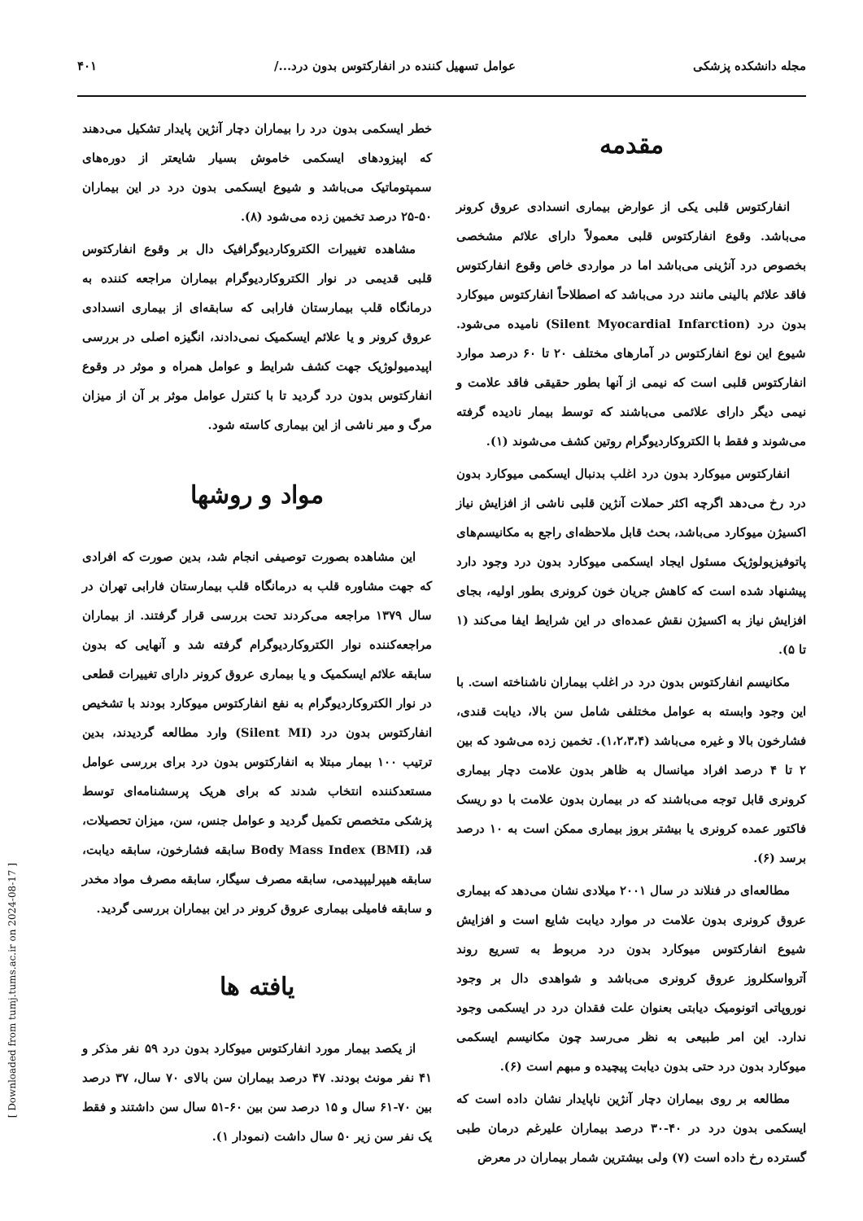مجله دانشکده پزشکی عوامل تسهیل کننده در انفارکتوس بدون درد.../ ۴۰۱
مقدمه
انفارکتوس قلبی یکی از عوارض بیماری انسدادی عروق کرونر می‌باشد. وقوع انفارکتوس قلبی معمولاً دارای علائم مشخصی بخصوص درد آنژینی می‌باشد اما در مواردی خاص وقوع انفارکتوس فاقد علائم بالینی مانند درد می‌باشد که اصطلاحاً انفارکتوس میوکارد بدون درد (Silent Myocardial Infarction) نامیده می‌شود. شیوع این نوع انفارکتوس در آمارهای مختلف ۲۰ تا ۶۰ درصد موارد انفارکتوس قلبی است که نیمی از آنها بطور حقیقی فاقد علامت و نیمی دیگر دارای علائمی می‌باشند که توسط بیمار نادیده گرفته می‌شوند و فقط با الکتروکاردیوگرام روتین کشف می‌شوند (۱).
انفارکتوس میوکارد بدون درد اغلب بدنبال ایسکمی میوکارد بدون درد رخ می‌دهد اگرچه اکثر حملات آنژین قلبی ناشی از افزایش نیاز اکسیژن میوکارد می‌باشد، بحث قابل ملاحظه‌ای راجع به مکانیسم‌های پاتوفیزیولوژیک مسئول ایجاد ایسکمی میوکارد بدون درد وجود دارد پیشنهاد شده است که کاهش جریان خون کرونری بطور اولیه، بجای افزایش نیاز به اکسیژن نقش عمده‌ای در این شرایط ایفا می‌کند (۱ تا ۵).
مکانیسم انفارکتوس بدون درد در اغلب بیماران ناشناخته است. با این وجود وابسته به عوامل مختلفی شامل سن بالا، دیابت قندی، فشارخون بالا و غیره می‌باشد (۱،۲،۳،۴). تخمین زده می‌شود که بین ۲ تا ۴ درصد افراد میانسال به ظاهر بدون علامت دچار بیماری کرونری قابل توجه می‌باشند که در بیمارن بدون علامت با دو ریسک فاکتور عمده کرونری یا بیشتر بروز بیماری ممکن است به ۱۰ درصد برسد (۶).
مطالعه‌ای در فنلاند در سال ۲۰۰۱ میلادی نشان می‌دهد که بیماری عروق کرونری بدون علامت در موارد دیابت شایع است و افزایش شیوع انفارکتوس میوکارد بدون درد مربوط به تسریع روند آترواسکلروز عروق کرونری می‌باشد و شواهدی دال بر وجود نوروپاتی اتونومیک دیابتی بعنوان علت فقدان درد در ایسکمی وجود ندارد. این امر طبیعی به نظر می‌رسد چون مکانیسم ایسکمی میوکارد بدون درد حتی بدون دیابت پیچیده و مبهم است (۶).
مطالعه بر روی بیماران دچار آنژین ناپایدار نشان داده است که ایسکمی بدون درد در ۴۰-۳۰ درصد بیماران علیرغم درمان طبی گسترده رخ داده است (۷) ولی بیشترین شمار بیماران در معرض
خطر ایسکمی بدون درد را بیماران دچار آنژین پایدار تشکیل می‌دهند که اپیزودهای ایسکمی خاموش بسیار شایعتر از دوره‌های سمپتوماتیک می‌باشد و شیوع ایسکمی بدون درد در این بیماران ۵۰-۲۵ درصد تخمین زده می‌شود (۸).
مشاهده تغییرات الکتروکاردیوگرافیک دال بر وقوع انفارکتوس قلبی قدیمی در نوار الکتروکاردیوگرام بیماران مراجعه کننده به درمانگاه قلب بیمارستان فارابی که سابقه‌ای از بیماری انسدادی عروق کرونر و یا علائم ایسکمیک نمی‌دادند، انگیزه اصلی در بررسی اپیدمیولوژیک جهت کشف شرایط و عوامل همراه و موثر در وقوع انفارکتوس بدون درد گردید تا با کنترل عوامل موثر بر آن از میزان مرگ و میر ناشی از این بیماری کاسته شود.
مواد و روشها
این مشاهده بصورت توصیفی انجام شد، بدین صورت که افرادی که جهت مشاوره قلب به درمانگاه قلب بیمارستان فارابی تهران در سال ۱۳۷۹ مراجعه می‌کردند تحت بررسی قرار گرفتند. از بیماران مراجعه‌کننده نوار الکتروکاردیوگرام گرفته شد و آنهایی که بدون سابقه علائم ایسکمیک و یا بیماری عروق کرونر دارای تغییرات قطعی در نوار الکتروکاردیوگرام به نفع انفارکتوس میوکارد بودند با تشخیص انفارکتوس بدون درد (Silent MI) وارد مطالعه گردیدند، بدین ترتیب ۱۰۰ بیمار مبتلا به انفارکتوس بدون درد برای بررسی عوامل مستعدکننده انتخاب شدند که برای هریک پرسشنامه‌ای توسط پزشکی متخصص تکمیل گردید و عوامل جنس، سن، میزان تحصیلات، قد، Body Mass Index (BMI) سابقه فشارخون، سابقه دیابت، سابقه هیپرلیپیدمی، سابقه مصرف سیگار، سابقه مصرف مواد مخدر و سابقه فامیلی بیماری عروق کرونر در این بیماران بررسی گردید.
یافته ها
از یکصد بیمار مورد انفارکتوس میوکارد بدون درد ۵۹ نفر مذکر و ۴۱ نفر مونث بودند. ۴۷ درصد بیماران سن بالای ۷۰ سال، ۳۷ درصد بین ۷۰-۶۱ سال و ۱۵ درصد سن بین ۶۰-۵۱ سال سن داشتند و فقط یک نفر سن زیر ۵۰ سال داشت (نمودار ۱).
[ Downloaded from tumj.tums.ac.ir on 2024-08-17 ]